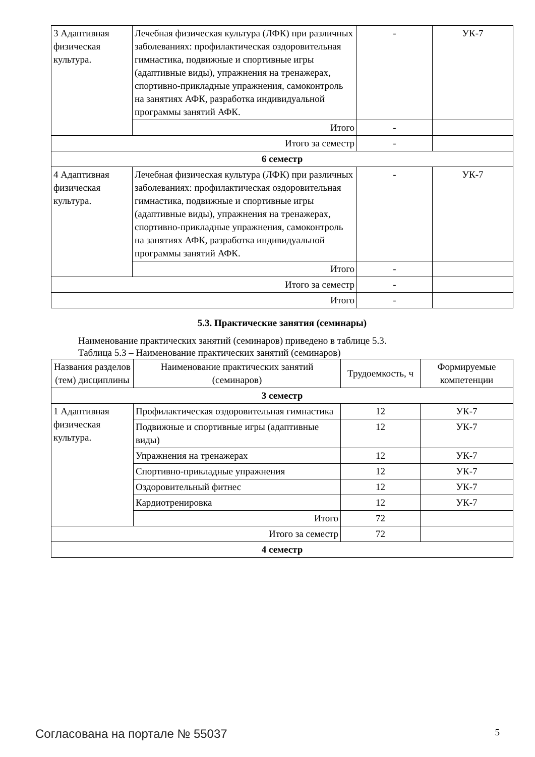| 3 Адаптивная физическая культура. | Лечебная физическая культура (ЛФК) при различных заболеваниях: профилактическая оздоровительная гимнастика, подвижные и спортивные игры (адаптивные виды), упражнения на тренажерах, спортивно-прикладные упражнения, самоконтроль на занятиях АФК, разработка индивидуальной программы занятий АФК. | - | УК-7 |
| | Итого | - | |
| Итого за семестр | | - | |
| 6 семестр | | | |
| 4 Адаптивная физическая культура. | Лечебная физическая культура (ЛФК) при различных заболеваниях: профилактическая оздоровительная гимнастика, подвижные и спортивные игры (адаптивные виды), упражнения на тренажерах, спортивно-прикладные упражнения, самоконтроль на занятиях АФК, разработка индивидуальной программы занятий АФК. | - | УК-7 |
| | Итого | - | |
| Итого за семестр | | - | |
| Итого | | - | |
5.3. Практические занятия (семинары)
Наименование практических занятий (семинаров) приведено в таблице 5.3.
Таблица 5.3 – Наименование практических занятий (семинаров)
| Названия разделов (тем) дисциплины | Наименование практических занятий (семинаров) | Трудоемкость, ч | Формируемые компетенции |
| --- | --- | --- | --- |
| 3 семестр | | | |
| 1 Адаптивная физическая культура. | Профилактическая оздоровительная гимнастика | 12 | УК-7 |
| | Подвижные и спортивные игры (адаптивные виды) | 12 | УК-7 |
| | Упражнения на тренажерах | 12 | УК-7 |
| | Спортивно-прикладные упражнения | 12 | УК-7 |
| | Оздоровительный фитнес | 12 | УК-7 |
| | Кардиотренировка | 12 | УК-7 |
| | Итого | 72 | |
| Итого за семестр | | 72 | |
| 4 семестр | | | |
Согласована на портале № 55037 5